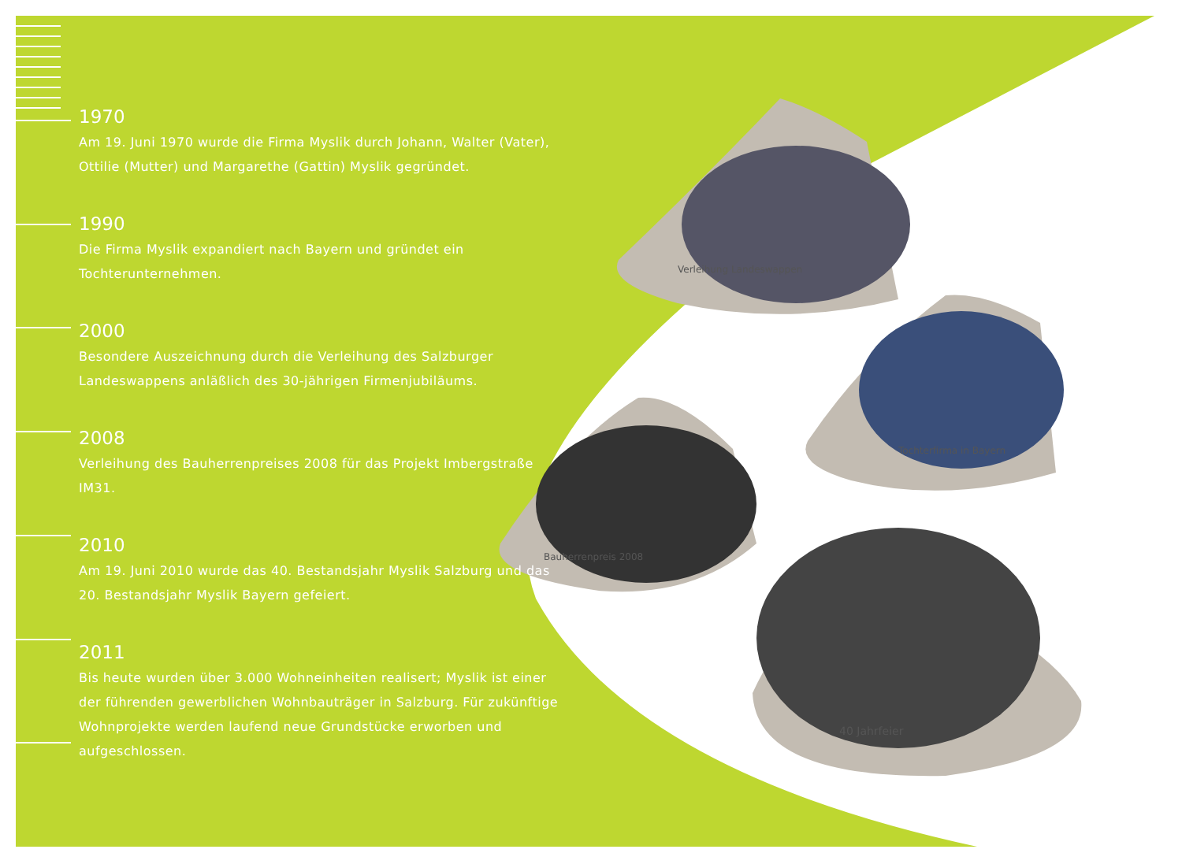1970
Am 19. Juni 1970 wurde die Firma Myslik durch Johann, Walter (Vater), Ottilie (Mutter) und Margarethe (Gattin) Myslik gegründet.
1990
Die Firma Myslik expandiert nach Bayern und gründet ein Tochterunternehmen.
2000
Besondere Auszeichnung durch die Verleihung des Salzburger Landeswappens anläßlich des 30-jährigen Firmenjubiläums.
2008
Verleihung des Bauherrenpreises 2008 für das Projekt Imbergstraße IM31.
2010
Am 19. Juni 2010 wurde das 40. Bestandsjahr Myslik Salzburg und das 20. Bestandsjahr Myslik Bayern gefeiert.
2011
Bis heute wurden über 3.000 Wohneinheiten realisert; Myslik ist einer der führenden gewerblichen Wohnbauträger in Salzburg. Für zukünftige Wohnprojekte werden laufend neue Grundstücke erworben und aufgeschlossen.
Verleihung Landeswappen
Tochterfirma in Bayern
Bauherrenpreis 2008
40 Jahrfeier